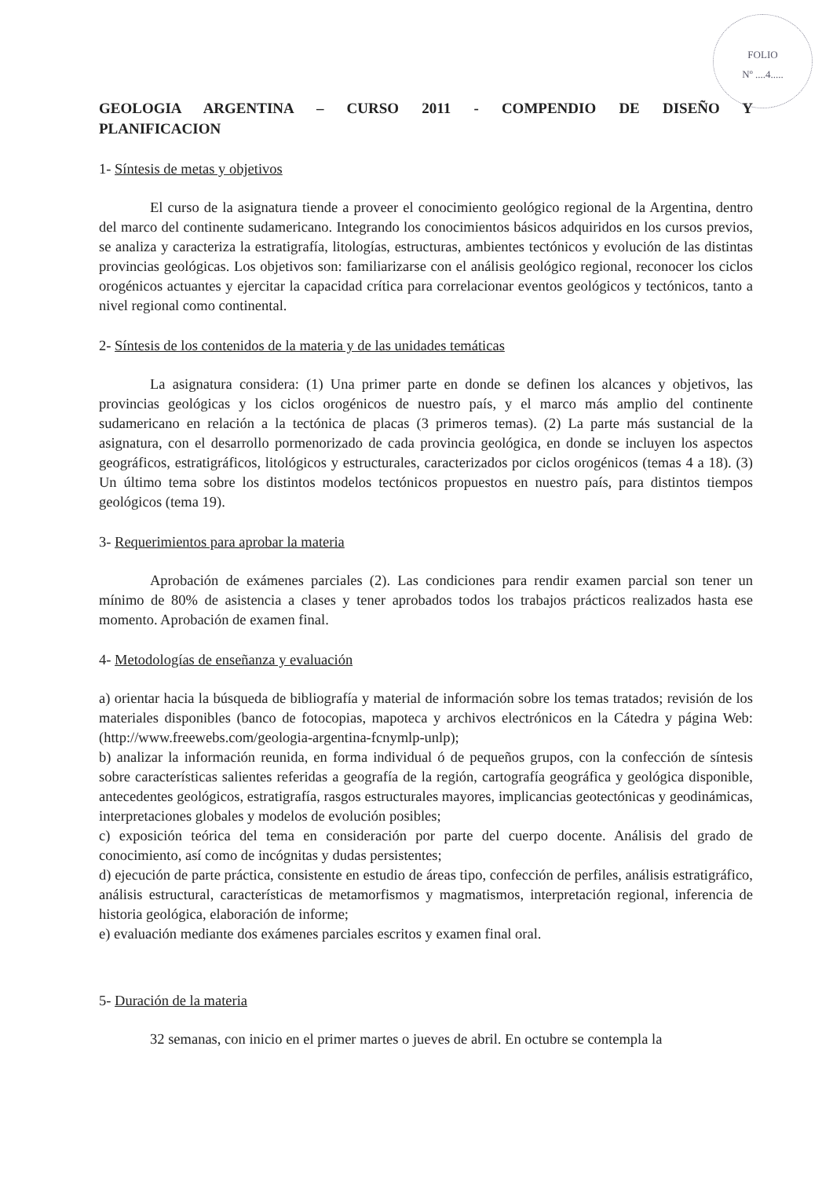FOLIO
Nº ....4.....
GEOLOGIA ARGENTINA – CURSO 2011 - COMPENDIO DE DISEÑO Y PLANIFICACION
1- Síntesis de metas y objetivos
El curso de la asignatura tiende a proveer el conocimiento geológico regional de la Argentina, dentro del marco del continente sudamericano. Integrando los conocimientos básicos adquiridos en los cursos previos, se analiza y caracteriza la estratigrafía, litologías, estructuras, ambientes tectónicos y evolución de las distintas provincias geológicas. Los objetivos son: familiarizarse con el análisis geológico regional, reconocer los ciclos orogénicos actuantes y ejercitar la capacidad crítica para correlacionar eventos geológicos y tectónicos, tanto a nivel regional como continental.
2- Síntesis de los contenidos de la materia y de las unidades temáticas
La asignatura considera: (1) Una primer parte en donde se definen los alcances y objetivos, las provincias geológicas y los ciclos orogénicos de nuestro país, y el marco más amplio del continente sudamericano en relación a la tectónica de placas (3 primeros temas). (2) La parte más sustancial de la asignatura, con el desarrollo pormenorizado de cada provincia geológica, en donde se incluyen los aspectos geográficos, estratigráficos, litológicos y estructurales, caracterizados por ciclos orogénicos (temas 4 a 18). (3) Un último tema sobre los distintos modelos tectónicos propuestos en nuestro país, para distintos tiempos geológicos (tema 19).
3- Requerimientos para aprobar la materia
Aprobación de exámenes parciales (2). Las condiciones para rendir examen parcial son tener un mínimo de 80% de asistencia a clases y tener aprobados todos los trabajos prácticos realizados hasta ese momento. Aprobación de examen final.
4- Metodologías de enseñanza y evaluación
a) orientar hacia la búsqueda de bibliografía y material de información sobre los temas tratados; revisión de los materiales disponibles (banco de fotocopias, mapoteca y archivos electrónicos en la Cátedra y página Web: (http://www.freewebs.com/geologia-argentina-fcnymlp-unlp);
b) analizar la información reunida, en forma individual ó de pequeños grupos, con la confección de síntesis sobre características salientes referidas a geografía de la región, cartografía geográfica y geológica disponible, antecedentes geológicos, estratigrafía, rasgos estructurales mayores, implicancias geotectónicas y geodinámicas, interpretaciones globales y modelos de evolución posibles;
c) exposición teórica del tema en consideración por parte del cuerpo docente. Análisis del grado de conocimiento, así como de incógnitas y dudas persistentes;
d) ejecución de parte práctica, consistente en estudio de áreas tipo, confección de perfiles, análisis estratigráfico, análisis estructural, características de metamorfismos y magmatismos, interpretación regional, inferencia de historia geológica, elaboración de informe;
e) evaluación mediante dos exámenes parciales escritos y examen final oral.
5- Duración de la materia
32 semanas, con inicio en el primer martes o jueves de abril. En octubre se contempla la